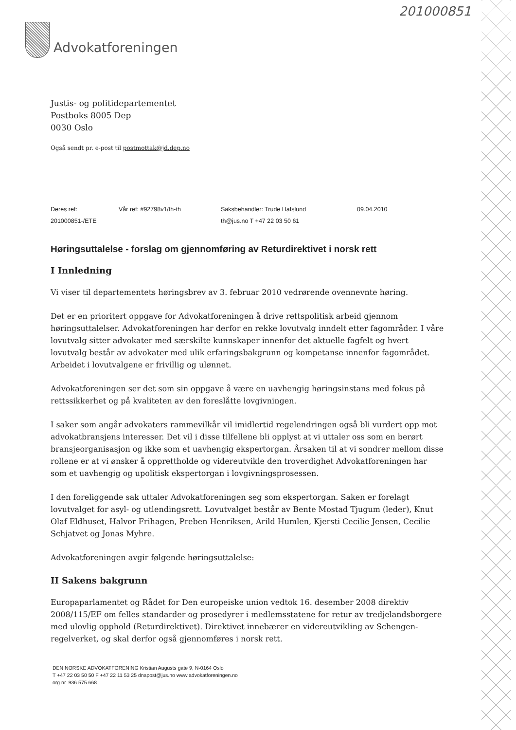201000851
Advokatforeningen
Justis- og politidepartementet
Postboks 8005 Dep
0030 Oslo
Også sendt pr. e-post til postmottak@jd.dep.no
Deres ref:
Vår ref: #92798v1/th-th
Saksbehandler: Trude Hafslund
09.04.2010
201000851-/ETE
th@jus.no T +47 22 03 50 61
Høringsuttalelse - forslag om gjennomføring av Returdirektivet i norsk rett
I Innledning
Vi viser til departementets høringsbrev av 3. februar 2010 vedrørende ovennevnte høring.
Det er en prioritert oppgave for Advokatforeningen å drive rettspolitisk arbeid gjennom høringsuttalelser. Advokatforeningen har derfor en rekke lovutvalg inndelt etter fagområder. I våre lovutvalg sitter advokater med særskilte kunnskaper innenfor det aktuelle fagfelt og hvert lovutvalg består av advokater med ulik erfaringsbakgrunn og kompetanse innenfor fagområdet. Arbeidet i lovutvalgene er frivillig og ulønnet.
Advokatforeningen ser det som sin oppgave å være en uavhengig høringsinstans med fokus på rettssikkerhet og på kvaliteten av den foreslåtte lovgivningen.
I saker som angår advokaters rammevilkår vil imidlertid regelendringen også bli vurdert opp mot advokatbransjens interesser. Det vil i disse tilfellene bli opplyst at vi uttaler oss som en berørt bransjeorganisasjon og ikke som et uavhengig ekspertorgan. Årsaken til at vi sondrer mellom disse rollene er at vi ønsker å opprettholde og videreutvikle den troverdighet Advokatforeningen har som et uavhengig og upolitisk ekspertorgan i lovgivningsprosessen.
I den foreliggende sak uttaler Advokatforeningen seg som ekspertorgan. Saken er forelagt lovutvalget for asyl- og utlendingsrett. Lovutvalget består av Bente Mostad Tjugum (leder), Knut Olaf Eldhuset, Halvor Frihagen, Preben Henriksen, Arild Humlen, Kjersti Cecilie Jensen, Cecilie Schjatvet og Jonas Myhre.
Advokatforeningen avgir følgende høringsuttalelse:
II Sakens bakgrunn
Europaparlamentet og Rådet for Den europeiske union vedtok 16. desember 2008 direktiv 2008/115/EF om felles standarder og prosedyrer i medlemsstatene for retur av tredjelandsborgere med ulovlig opphold (Returdirektivet). Direktivet innebærer en videreutvikling av Schengen-regelverket, og skal derfor også gjennomføres i norsk rett.
DEN NORSKE ADVOKATFORENING Kristian Augusts gate 9, N-0164 Oslo
T +47 22 03 50 50 F +47 22 11 53 25 dnapost@jus.no www.advokatforeningen.no
org.nr. 936 575 668